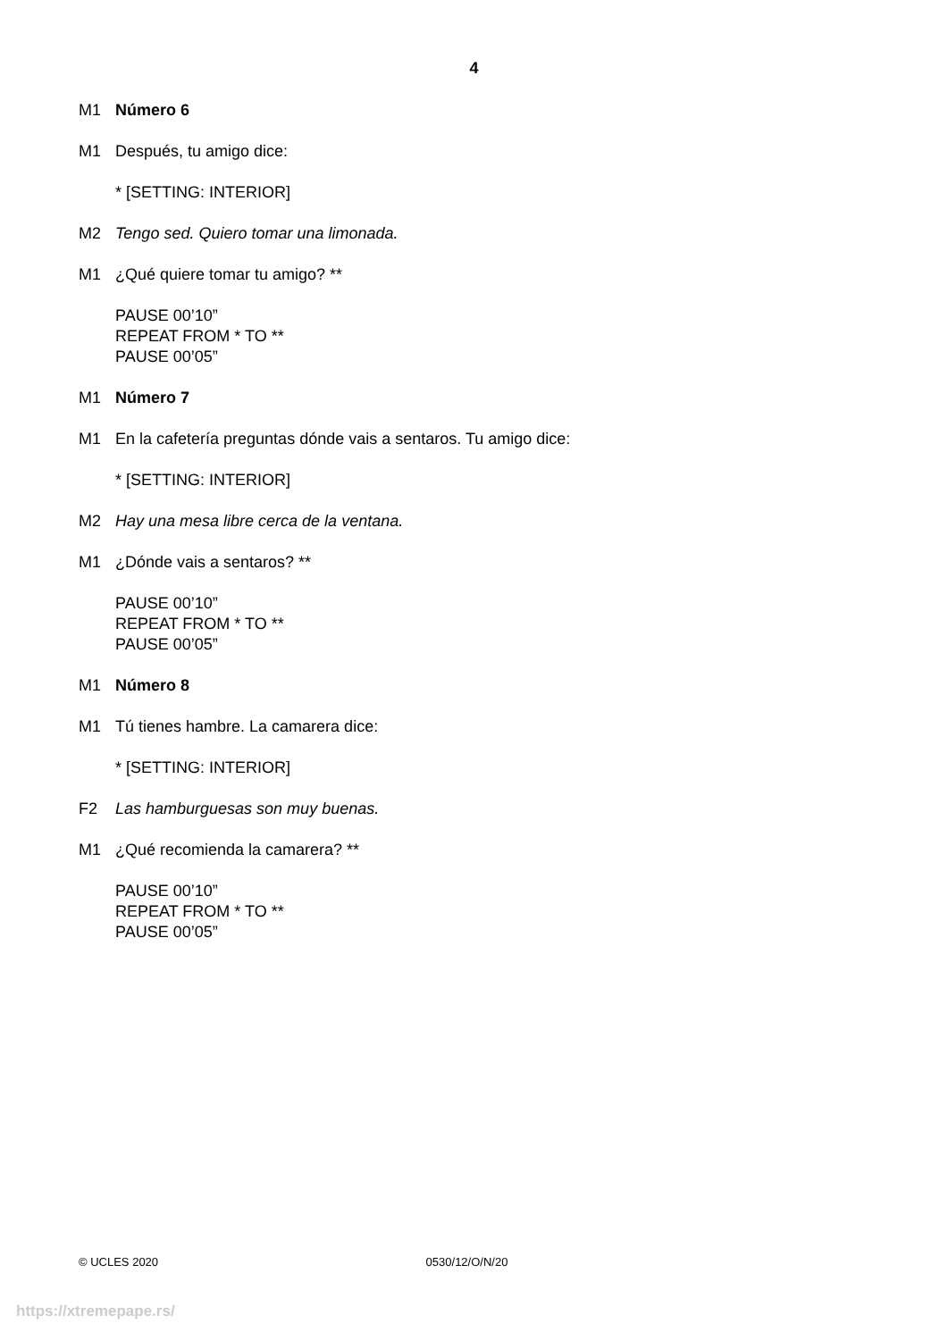4
M1 Número 6
M1
Después, tu amigo dice:
* [SETTING: INTERIOR]
M2 Tengo sed. Quiero tomar una limonada.
M1
¿Qué quiere tomar tu amigo? **
PAUSE 00’10”
REPEAT FROM * TO **
PAUSE 00’05”
M1 Número 7
M1
En la cafetería preguntas dónde vais a sentaros. Tu amigo dice:
* [SETTING: INTERIOR]
M2 Hay una mesa libre cerca de la ventana.
M1
¿Dónde vais a sentaros? **
PAUSE 00’10”
REPEAT FROM * TO **
PAUSE 00’05”
M1 Número 8
M1
Tú tienes hambre. La camarera dice:
* [SETTING: INTERIOR]
F2 Las hamburguesas son muy buenas.
M1
¿Qué recomienda la camarera? **
PAUSE 00’10”
REPEAT FROM * TO **
PAUSE 00’05”
© UCLES 2020 0530/12/O/N/20
https://xtremepape.rs/